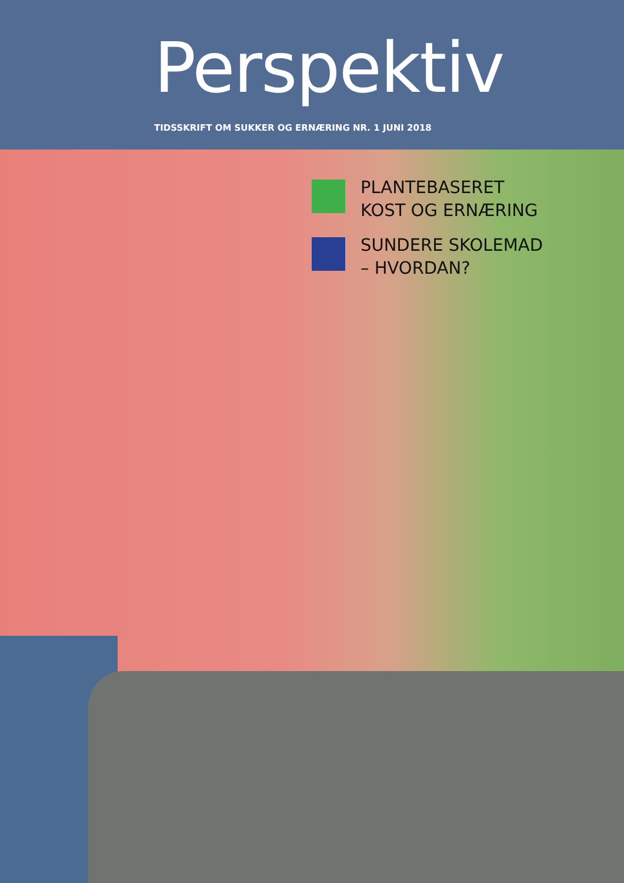Perspektiv
TIDSSKRIFT OM SUKKER OG ERNÆRING NR. 1 JUNI 2018
PLANTEBASERET
KOST OG ERNÆRING
SUNDERE SKOLEMAD
– HVORDAN?